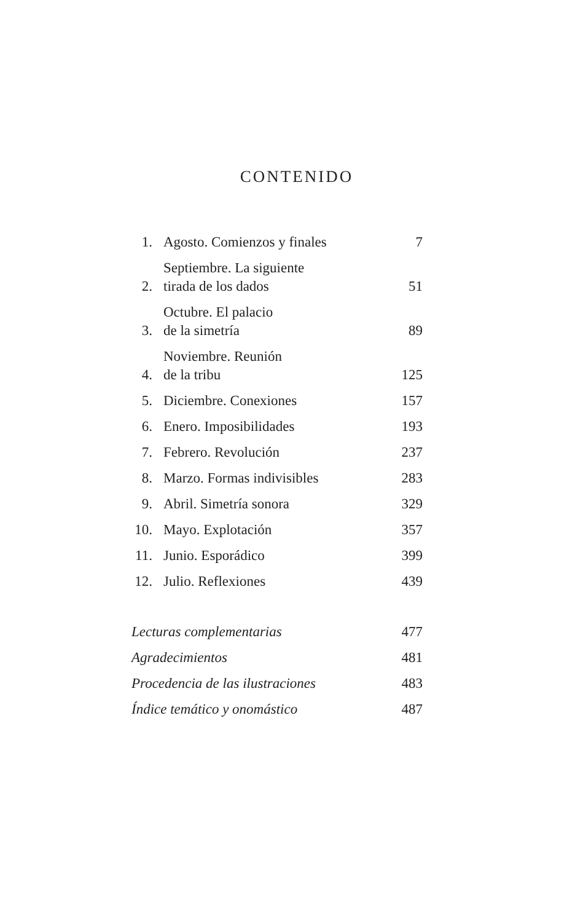CONTENIDO
| 1. | Agosto. Comienzos y finales | 7 |
| 2. | Septiembre. La siguiente tirada de los dados | 51 |
| 3. | Octubre. El palacio de la simetría | 89 |
| 4. | Noviembre. Reunión de la tribu | 125 |
| 5. | Diciembre. Conexiones | 157 |
| 6. | Enero. Imposibilidades | 193 |
| 7. | Febrero. Revolución | 237 |
| 8. | Marzo. Formas indivisibles | 283 |
| 9. | Abril. Simetría sonora | 329 |
| 10. | Mayo. Explotación | 357 |
| 11. | Junio. Esporádico | 399 |
| 12. | Julio. Reflexiones | 439 |
| Lecturas complementarias | | 477 |
| Agradecimientos | | 481 |
| Procedencia de las ilustraciones | | 483 |
| Índice temático y onomástico | | 487 |